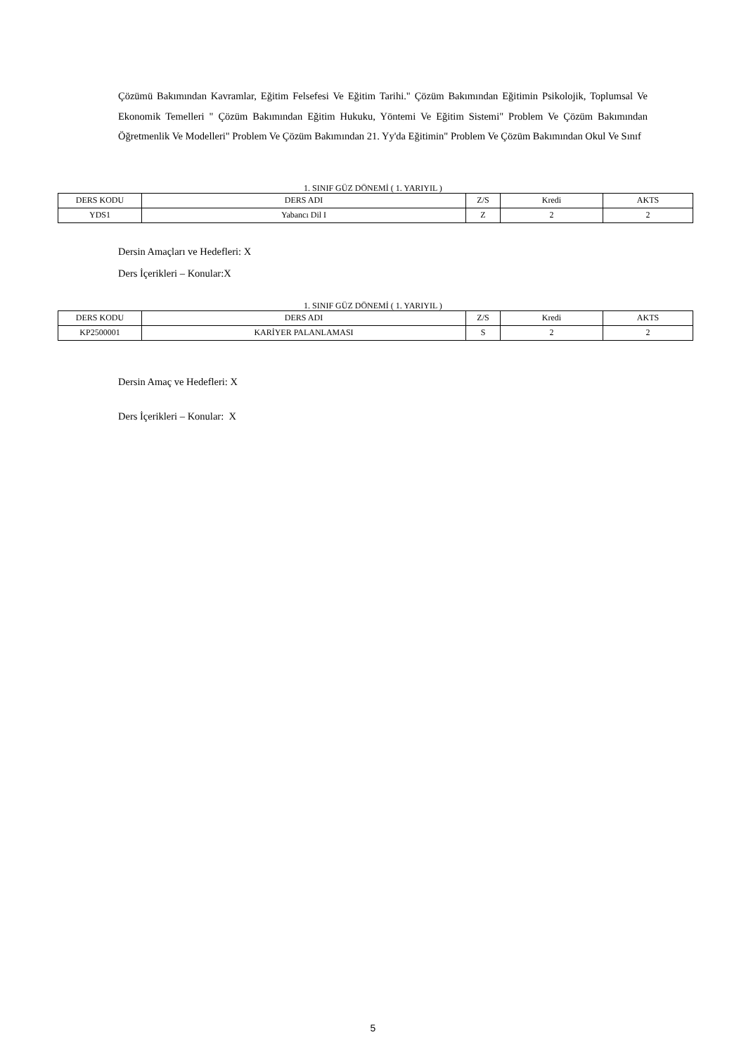Çözümü Bakımından Kavramlar, Eğitim Felsefesi Ve Eğitim Tarihi." Çözüm Bakımından Eğitimin Psikolojik, Toplumsal Ve Ekonomik Temelleri " Çözüm Bakımından Eğitim Hukuku, Yöntemi Ve Eğitim Sistemi" Problem Ve Çözüm Bakımından Öğretmenlik Ve Modelleri" Problem Ve Çözüm Bakımından 21. Yy'da Eğitimin" Problem Ve Çözüm Bakımından Okul Ve Sınıf
1. SINIF GÜZ DÖNEMİ ( 1. YARIYIL )
| DERS KODU | DERS ADI | Z/S | Kredi | AKTS |
| YDS1 | Yabancı Dil I | Z | 2 | 2 |
Dersin Amaçları ve Hedefleri: X
Ders İçerikleri – Konular:X
1. SINIF GÜZ DÖNEMİ ( 1. YARIYIL )
| DERS KODU | DERS ADI | Z/S | Kredi | AKTS |
| KP2500001 | KARİYER PALANLAMASI | S | 2 | 2 |
Dersin Amaç ve Hedefleri: X
Ders İçerikleri – Konular: X
5